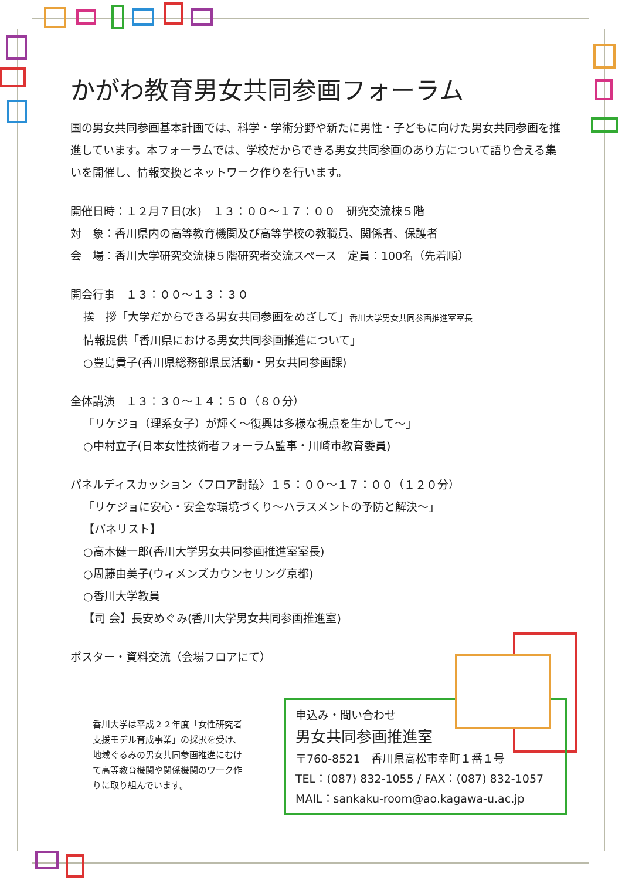かがわ教育男女共同参画フォーラム
国の男女共同参画基本計画では、科学・学術分野や新たに男性・子どもに向けた男女共同参画を推進しています。本フォーラムでは、学校だからできる男女共同参画のあり方について語り合える集いを開催し、情報交換とネットワーク作りを行います。
開催日時：１２月７日(水)　１３：００～１７：００　研究交流棟５階
対　象：香川県内の高等教育機関及び高等学校の教職員、関係者、保護者
会　場：香川大学研究交流棟５階研究者交流スペース　定員：100名（先着順）
開会行事　１３：００～１３：３０
挨　拶「大学だからできる男女共同参画をめざして」香川大学男女共同参画推進室室長
情報提供「香川県における男女共同参画推進について」
○豊島貴子(香川県総務部県民活動・男女共同参画課)
全体講演　１３：３０～１４：５０（８０分）
「リケジョ（理系女子）が輝く～復興は多様な視点を生かして～」
○中村立子(日本女性技術者フォーラム監事・川崎市教育委員)
パネルディスカッション〈フロア討議〉１５：００～１７：００（１２０分）
「リケジョに安心・安全な環境づくり～ハラスメントの予防と解決～」
【パネリスト】
○高木健一郎(香川大学男女共同参画推進室室長)
○周藤由美子(ウィメンズカウンセリング京都)
○香川大学教員
【司 会】長安めぐみ(香川大学男女共同参画推進室)
ポスター・資料交流（会場フロアにて）
香川大学は平成２２年度「女性研究者支援モデル育成事業」の採択を受け、地域ぐるみの男女共同参画推進にむけて高等教育機関や関係機関のワーク作りに取り組んでいます。
申込み・問い合わせ
男女共同参画推進室
〒760-8521　香川県高松市幸町１番１号
TEL：(087) 832-1055 / FAX：(087) 832-1057
MAIL：sankaku-room@ao.kagawa-u.ac.jp